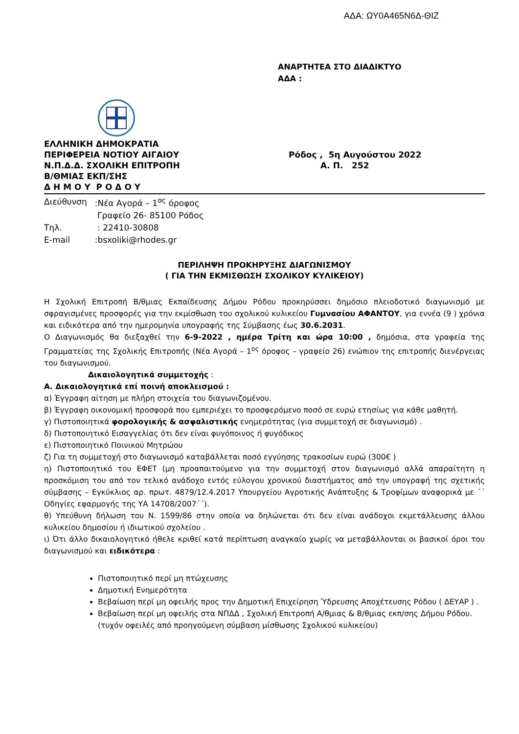ΑΔΑ: ΩΥ0Α465Ν6Δ-ΘΙΖ
ΑΝΑΡΤΗΤΕΑ ΣΤΟ ΔΙΑΔΙΚΤΥΟ
ΑΔΑ :
ΕΛΛΗΝΙΚΗ ΔΗΜΟΚΡΑΤΙΑ
ΠΕΡΙΦΕΡΕΙΑ ΝΟΤΙΟΥ ΑΙΓΑΙΟΥ
Ν.Π.Δ.Δ. ΣΧΟΛΙΚΗ ΕΠΙΤΡΟΠΗ
Β/ΘΜΙΑΣ ΕΚΠ/ΣΗΣ
Δ Η Μ Ο Υ Ρ Ο Δ Ο Υ
Ρόδος , 5η Αυγούστου 2022
Α. Π. 252
| Διεύθυνση | :Νέα Αγορά – 1<sup>ος</sup> όροφος |
| | Γραφείο 26- 85100 Ρόδος |
| Τηλ. | : 22410-30808 |
| E-mail | :bsxoliki@rhodes.gr |
ΠΕΡΙΛΗΨΗ ΠΡΟΚΗΡΥΞΗΣ ΔΙΑΓΩΝΙΣΜΟΥ
( ΓΙΑ ΤΗΝ ΕΚΜΙΣΘΩΣΗ ΣΧΟΛΙΚΟΥ ΚΥΛΙΚΕΙΟΥ)
Η Σχολική Επιτροπή Β/θμιας Εκπαίδευσης Δήμου Ρόδου προκηρύσσει δημόσιο πλειοδοτικό διαγωνισμό με σφραγισμένες προσφορές για την εκμίσθωση του σχολικού κυλικείου Γυμνασίου ΑΦΑΝΤΟΥ, για εννέα (9 ) χρόνια και ειδικότερα από την ημερομηνία υπογραφής της Σύμβασης έως 30.6.2031.
Ο Διαγωνισμός θα διεξαχθεί την 6-9-2022 , ημέρα Τρίτη και ώρα 10:00 , δημόσια, στα γραφεία της Γραμματείας της Σχολικής Επιτροπής (Νέα Αγορά – 1<sup>ος</sup> όροφος – γραφείο 26) ενώπιον της επιτροπής διενέργειας του διαγωνισμού.
Δικαιολογητικά συμμετοχής :
Α. Δικαιολογητικά επί ποινή αποκλεισμού :
α) Έγγραφη αίτηση με πλήρη στοιχεία του διαγωνιζομένου.
β) Έγγραφη οικονομική προσφορά που εμπεριέχει το προσφερόμενο ποσό σε ευρώ ετησίως για κάθε μαθητή.
γ) Πιστοποιητικά φορολογικής & ασφαλιστικής ενημερότητας (για συμμετοχή σε διαγωνισμό) .
δ) Πιστοποιητικό Εισαγγελίας ότι δεν είναι φυγόποινος ή φυγόδικος
ε) Πιστοποιητικό Ποινικού Μητρώου
ζ) Για τη συμμετοχή στο διαγωνισμό καταβάλλεται ποσό εγγύησης τρακοσίων ευρώ (300€ )
η) Πιστοποιητικό του ΕΦΕΤ (μη προαπαιτούμενο για την συμμετοχή στον διαγωνισμό αλλά απαραίτητη η προσκόμιση του από τον τελικό ανάδοχο εντός εύλογου χρονικού διαστήματος από την υπογραφή της σχετικής σύμβασης – Εγκύκλιος αρ. πρωτ. 4879/12.4.2017 Υπουργείου Αγροτικής Ανάπτυξης & Τροφίμων αναφορικά με ΄΄ Οδηγίες εφαρμογής της ΥΑ 14708/2007΄΄).
θ) Υπεύθυνη δήλωση του Ν. 1599/86 στην οποία να δηλώνεται ότι δεν είναι ανάδοχοι εκμετάλλευσης άλλου κυλικείου δημοσίου ή ιδιωτικού σχολείου .
ι) Ότι άλλο δικαιολογητικό ήθελε κριθεί κατά περίπτωση αναγκαίο χωρίς να μεταβάλλονται οι βασικοί όροι του διαγωνισμού και ειδικότερα :
Πιστοποιητικό περί μη πτώχευσης
Δημοτική Ενημερότητα
Βεβαίωση περί μη οφειλής προς την Δημοτική Επιχείρηση Ύδρευσης Αποχέτευσης Ρόδου ( ΔΕΥΑΡ ) .
Βεβαίωση περί μη οφειλής στα ΝΠΔΔ , Σχολική Επιτροπή Α/θμιας & Β/θμιας εκπ/σης Δήμου Ρόδου. (τυχόν οφειλές από προηγούμενη σύμβαση μίσθωσης Σχολικού κυλικείου)